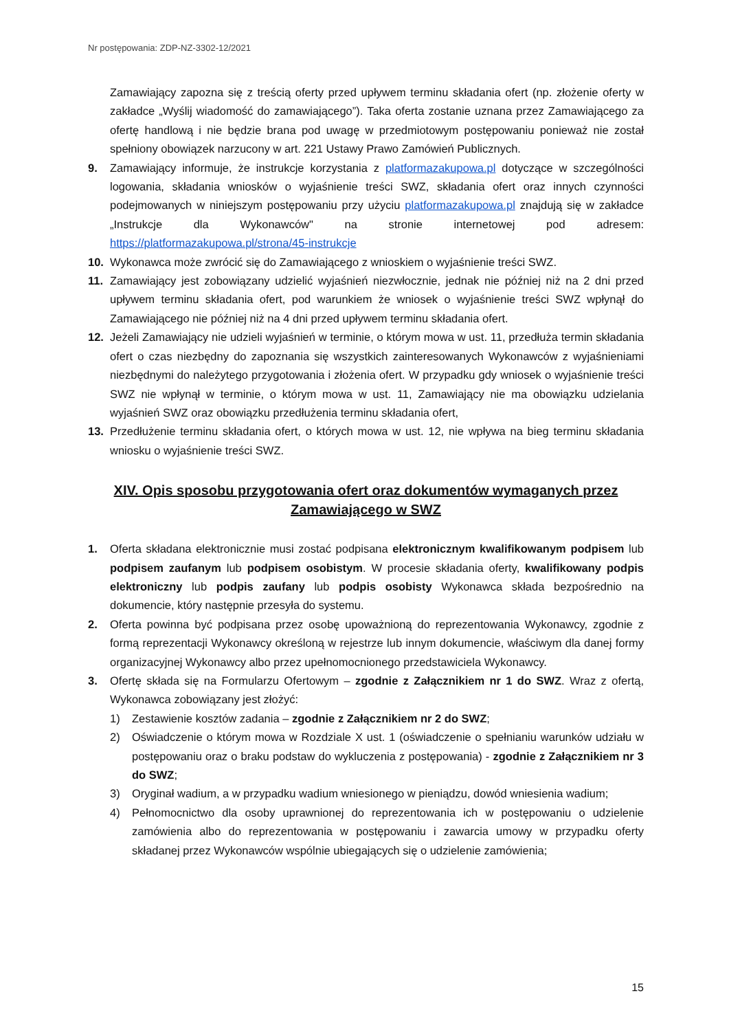Nr postępowania: ZDP-NZ-3302-12/2021
Zamawiający zapozna się z treścią oferty przed upływem terminu składania ofert (np. złożenie oferty w zakładce „Wyślij wiadomość do zamawiającego”). Taka oferta zostanie uznana przez Zamawiającego za ofertę handlową i nie będzie brana pod uwagę w przedmiotowym postępowaniu ponieważ nie został spełniony obowiązek narzucony w art. 221 Ustawy Prawo Zamówień Publicznych.
9. Zamawiający informuje, że instrukcje korzystania z platformazakupowa.pl dotyczące w szczególności logowania, składania wniosków o wyjaśnienie treści SWZ, składania ofert oraz innych czynności podejmowanych w niniejszym postępowaniu przy użyciu platformazakupowa.pl znajdują się w zakładce „Instrukcje dla Wykonawców" na stronie internetowej pod adresem: https://platformazakupowa.pl/strona/45-instrukcje
10. Wykonawca może zwrócić się do Zamawiającego z wnioskiem o wyjaśnienie treści SWZ.
11. Zamawiający jest zobowiązany udzielić wyjaśnień niezwłocznie, jednak nie później niż na 2 dni przed upływem terminu składania ofert, pod warunkiem że wniosek o wyjaśnienie treści SWZ wpłynął do Zamawiającego nie później niż na 4 dni przed upływem terminu składania ofert.
12. Jeżeli Zamawiający nie udzieli wyjaśnień w terminie, o którym mowa w ust. 11, przedłuża termin składania ofert o czas niezbędny do zapoznania się wszystkich zainteresowanych Wykonawców z wyjaśnieniami niezbędnymi do należytego przygotowania i złożenia ofert. W przypadku gdy wniosek o wyjaśnienie treści SWZ nie wpłynął w terminie, o którym mowa w ust. 11, Zamawiający nie ma obowiązku udzielania wyjaśnień SWZ oraz obowiązku przedłużenia terminu składania ofert,
13. Przedłużenie terminu składania ofert, o których mowa w ust. 12, nie wpływa na bieg terminu składania wniosku o wyjaśnienie treści SWZ.
XIV. Opis sposobu przygotowania ofert oraz dokumentów wymaganych przez Zamawiającego w SWZ
1. Oferta składana elektronicznie musi zostać podpisana elektronicznym kwalifikowanym podpisem lub podpisem zaufanym lub podpisem osobistym. W procesie składania oferty, kwalifikowany podpis elektroniczny lub podpis zaufany lub podpis osobisty Wykonawca składa bezpośrednio na dokumencie, który następnie przesyła do systemu.
2. Oferta powinna być podpisana przez osobę upoważnioną do reprezentowania Wykonawcy, zgodnie z formą reprezentacji Wykonawcy określoną w rejestrze lub innym dokumencie, właściwym dla danej formy organizacyjnej Wykonawcy albo przez upełnomocnionego przedstawiciela Wykonawcy.
3. Ofertę składa się na Formularzu Ofertowym – zgodnie z Załącznikiem nr 1 do SWZ. Wraz z ofertą, Wykonawca zobowiązany jest złożyć:
1) Zestawienie kosztów zadania – zgodnie z Załącznikiem nr 2 do SWZ;
2) Oświadczenie o którym mowa w Rozdziale X ust. 1 (oświadczenie o spełnianiu warunków udziału w postępowaniu oraz o braku podstaw do wykluczenia z postępowania) - zgodnie z Załącznikiem nr 3 do SWZ;
3) Oryginał wadium, a w przypadku wadium wniesionego w pieniądzu, dowód wniesienia wadium;
4) Pełnomocnictwo dla osoby uprawnionej do reprezentowania ich w postępowaniu o udzielenie zamówienia albo do reprezentowania w postępowaniu i zawarcia umowy w przypadku oferty składanej przez Wykonawców wspólnie ubiegających się o udzielenie zamówienia;
15